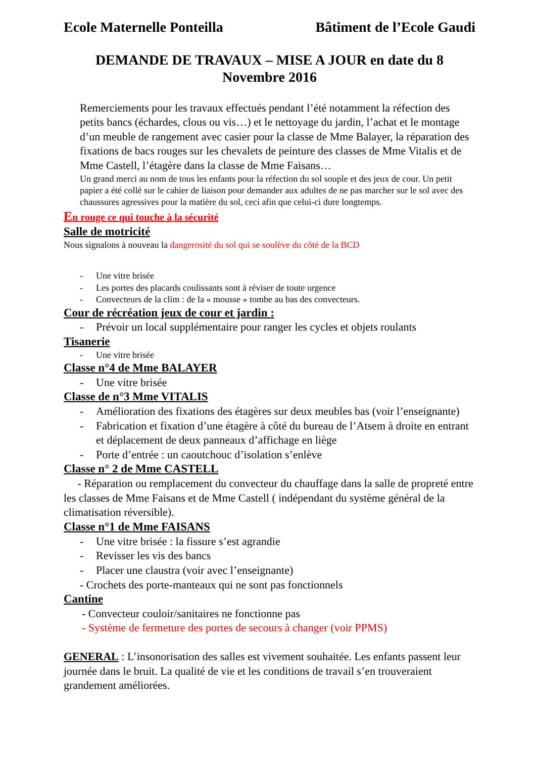Ecole Maternelle Ponteilla Bâtiment de l’Ecole Gaudi
DEMANDE DE TRAVAUX – MISE A JOUR en date du 8
Novembre 2016
Remerciements pour les travaux effectués pendant l’été notamment la réfection des petits bancs (échardes, clous ou vis…) et le nettoyage du jardin, l’achat et le montage d’un meuble de rangement avec casier pour la classe de Mme Balayer, la réparation des fixations de bacs rouges sur les chevalets de peinture des classes de Mme Vitalis et de Mme Castell, l’étagère dans la classe de Mme Faisans…
Un grand merci au nom de tous les enfants pour la réfection du sol souple et des jeux de cour. Un petit papier a été collé sur le cahier de liaison pour demander aux adultes de ne pas marcher sur le sol avec des chaussures agressives pour la matière du sol, ceci afin que celui-ci dure longtemps.
En rouge ce qui touche à la sécurité
Salle de motricité
Nous signalons à nouveau la dangerosité du sol qui se soulève du côté de la BCD
- Une vitre brisée
- Les portes des placards coulissants sont à réviser de toute urgence
- Convecteurs de la clim : de la « mousse » tombe au bas des convecteurs.
Cour de récréation jeux de cour et jardin :
- Prévoir un local supplémentaire pour ranger les cycles et objets roulants
Tisanerie
- Une vitre brisée
Classe n°4 de Mme BALAYER
- Une vitre brisée
Classe de n°3 Mme VITALIS
- Amélioration des fixations des étagères sur deux meubles bas (voir l’enseignante)
- Fabrication et fixation d’une étagère à côté du bureau de l’Atsem à droite en entrant et déplacement de deux panneaux d’affichage en liège
- Porte d’entrée : un caoutchouc d’isolation s’enlève
Classe n° 2 de Mme CASTELL
- Réparation ou remplacement du convecteur du chauffage dans la salle de propreté entre les classes de Mme Faisans et de Mme Castell ( indépendant du système général de la climatisation réversible).
Classe n°1 de Mme FAISANS
- Une vitre brisée : la fissure s’est agrandie
- Revisser les vis des bancs
- Placer une claustra (voir avec l’enseignante)
- Crochets des porte-manteaux qui ne sont pas fonctionnels
Cantine
- Convecteur couloir/sanitaires ne fonctionne pas
- Système de fermeture des portes de secours à changer (voir PPMS)
GENERAL : L’insonorisation des salles est vivement souhaitée. Les enfants passent leur journée dans le bruit. La qualité de vie et les conditions de travail s’en trouveraient grandement améliorées.